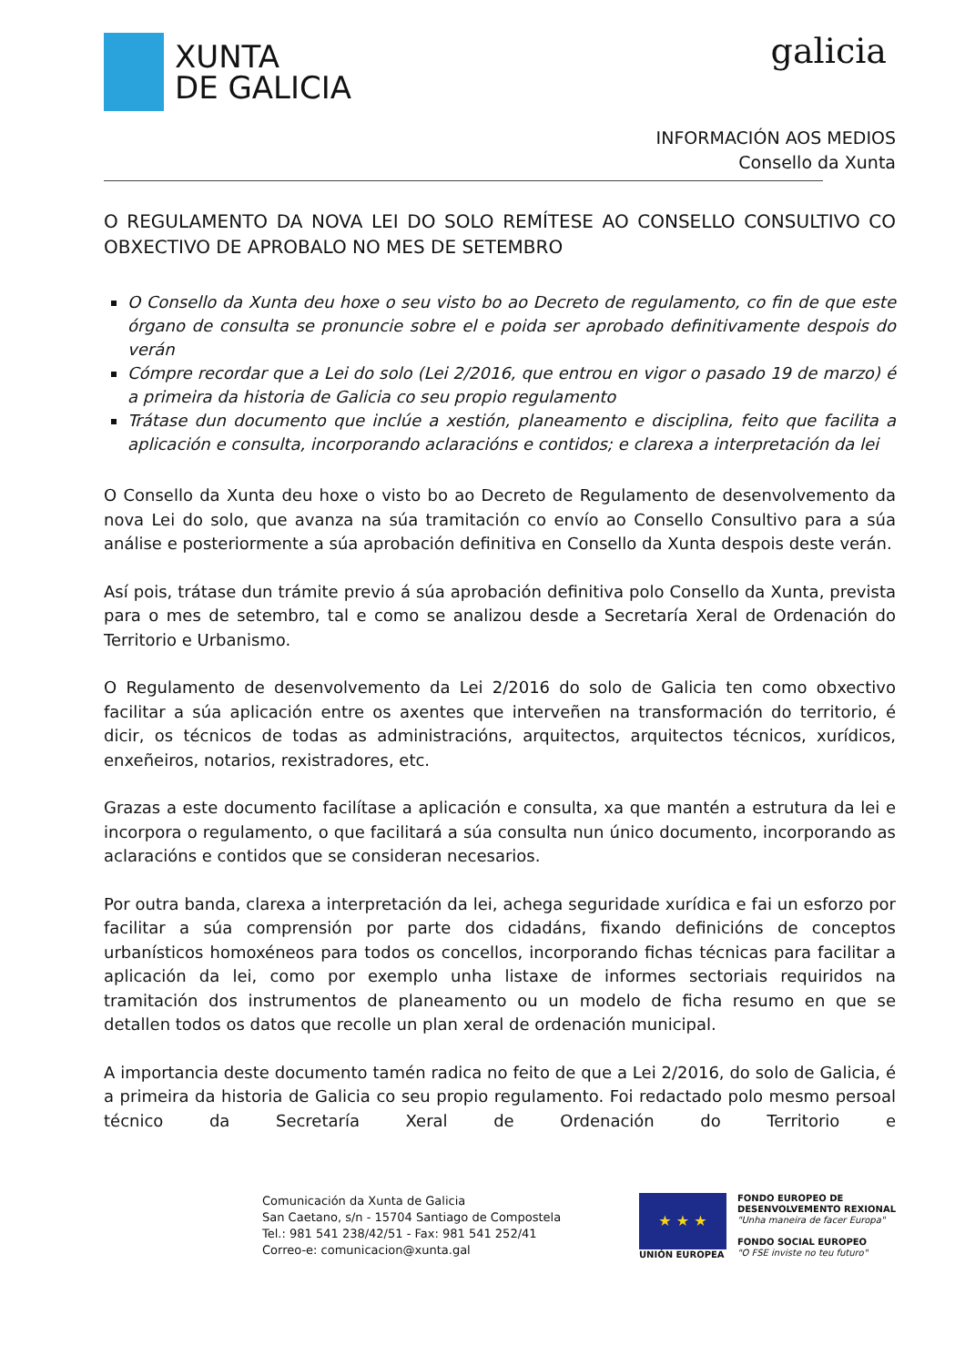XUNTA
DE GALICIA
galicia
INFORMACIÓN AOS MEDIOS
Consello da Xunta
O REGULAMENTO DA NOVA LEI DO SOLO REMÍTESE AO CONSELLO CONSULTIVO CO OBXECTIVO DE APROBALO NO MES DE SETEMBRO
O Consello da Xunta deu hoxe o seu visto bo ao Decreto de regulamento, co fin de que este órgano de consulta se pronuncie sobre el e poida ser aprobado definitivamente despois do verán
Cómpre recordar que a Lei do solo (Lei 2/2016, que entrou en vigor o pasado 19 de marzo) é a primeira da historia de Galicia co seu propio regulamento
Trátase dun documento que inclúe a xestión, planeamento e disciplina, feito que facilita a aplicación e consulta, incorporando aclaracións e contidos; e clarexa a interpretación da lei
O Consello da Xunta deu hoxe o visto bo ao Decreto de Regulamento de desenvolvemento da nova Lei do solo, que avanza na súa tramitación co envío ao Consello Consultivo para a súa análise e posteriormente a súa aprobación definitiva en Consello da Xunta despois deste verán.
Así pois, trátase dun trámite previo á súa aprobación definitiva polo Consello da Xunta, prevista para o mes de setembro, tal e como se analizou desde a Secretaría Xeral de Ordenación do Territorio e Urbanismo.
O Regulamento de desenvolvemento da Lei 2/2016 do solo de Galicia ten como obxectivo facilitar a súa aplicación entre os axentes que interveñen na transformación do territorio, é dicir, os técnicos de todas as administracións, arquitectos, arquitectos técnicos, xurídicos, enxeñeiros, notarios, rexistradores, etc.
Grazas a este documento facilítase a aplicación e consulta, xa que mantén a estrutura da lei e incorpora o regulamento, o que facilitará a súa consulta nun único documento, incorporando as aclaracións e contidos que se consideran necesarios.
Por outra banda, clarexa a interpretación da lei, achega seguridade xurídica e fai un esforzo por facilitar a súa comprensión por parte dos cidadáns, fixando definicións de conceptos urbanísticos homoxéneos para todos os concellos, incorporando fichas técnicas para facilitar a aplicación da lei, como por exemplo unha listaxe de informes sectoriais requiridos na tramitación dos instrumentos de planeamento ou un modelo de ficha resumo en que se detallen todos os datos que recolle un plan xeral de ordenación municipal.
A importancia deste documento tamén radica no feito de que a Lei 2/2016, do solo de Galicia, é a primeira da historia de Galicia co seu propio regulamento. Foi redactado polo mesmo persoal técnico da Secretaría Xeral de Ordenación do Territorio e
Comunicación da Xunta de Galicia
San Caetano, s/n - 15704 Santiago de Compostela
Tel.: 981 541 238/42/51 - Fax: 981 541 252/41
Correo-e: comunicacion@xunta.gal
★ ★ ★
UNIÓN EUROPEA
FONDO EUROPEO DE
DESENVOLVEMENTO REXIONAL
"Unha maneira de facer Europa"
FONDO SOCIAL EUROPEO
"O FSE inviste no teu futuro"